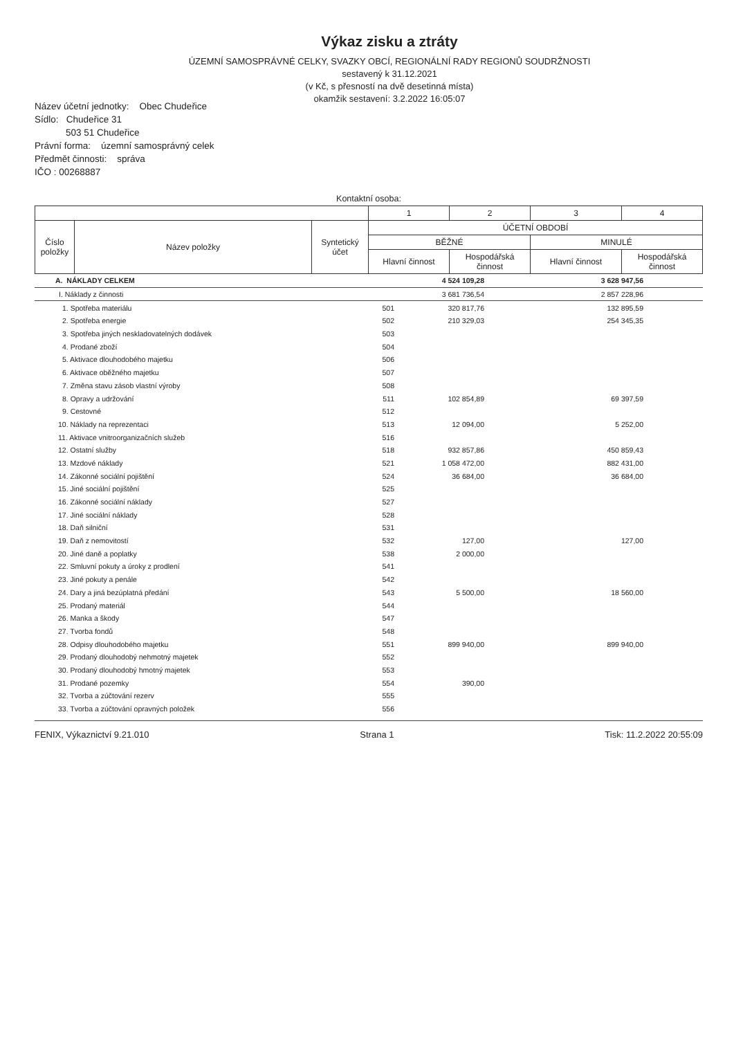Výkaz zisku a ztráty
ÚZEMNÍ SAMOSPRÁVNÉ CELKY, SVAZKY OBCÍ, REGIONÁLNÍ RADY REGIONŮ SOUDRŽNOSTI
sestavený k 31.12.2021
(v Kč, s přesností na dvě desetinná místa)
okamžik sestavení: 3.2.2022 16:05:07
Název účetní jednotky: Obec Chudeřice
Sídlo: Chudeřice 31
503 51 Chudeřice
Právní forma: územní samosprávný celek
Předmět činnosti: správa
IČO : 00268887
Kontaktní osoba:
| | | | 1 | 2 | 3 | 4 |
| Číslo položky | Název položky | Syntetický účet | ÚČETNÍ OBDOBÍ | | | |
| | | | BĚŽNÉ | | MINULÉ | |
| | | | Hlavní činnost | Hospodářská činnost | Hlavní činnost | Hospodářská činnost |
| A. NÁKLADY CELKEM | | 4 524 109,28 | | 3 628 947,56 | |
| I. Náklady z činnosti | | 3 681 736,54 | | 2 857 228,96 | |
| 1. Spotřeba materiálu | 501 | 320 817,76 | | 132 895,59 | |
| 2. Spotřeba energie | 502 | 210 329,03 | | 254 345,35 | |
| 3. Spotřeba jiných neskladovatelných dodávek | 503 | | | | |
| 4. Prodané zboží | 504 | | | | |
| 5. Aktivace dlouhodobého majetku | 506 | | | | |
| 6. Aktivace oběžného majetku | 507 | | | | |
| 7. Změna stavu zásob vlastní výroby | 508 | | | | |
| 8. Opravy a udržování | 511 | 102 854,89 | | 69 397,59 | |
| 9. Cestovné | 512 | | | | |
| 10. Náklady na reprezentaci | 513 | 12 094,00 | | 5 252,00 | |
| 11. Aktivace vnitroorganizačních služeb | 516 | | | | |
| 12. Ostatní služby | 518 | 932 857,86 | | 450 859,43 | |
| 13. Mzdové náklady | 521 | 1 058 472,00 | | 882 431,00 | |
| 14. Zákonné sociální pojištění | 524 | 36 684,00 | | 36 684,00 | |
| 15. Jiné sociální pojištění | 525 | | | | |
| 16. Zákonné sociální náklady | 527 | | | | |
| 17. Jiné sociální náklady | 528 | | | | |
| 18. Daň silniční | 531 | | | | |
| 19. Daň z nemovitostí | 532 | 127,00 | | 127,00 | |
| 20. Jiné daně a poplatky | 538 | 2 000,00 | | | |
| 22. Smluvní pokuty a úroky z prodlení | 541 | | | | |
| 23. Jiné pokuty a penále | 542 | | | | |
| 24. Dary a jiná bezúplatná předání | 543 | 5 500,00 | | 18 560,00 | |
| 25. Prodaný materiál | 544 | | | | |
| 26. Manka a škody | 547 | | | | |
| 27. Tvorba fondů | 548 | | | | |
| 28. Odpisy dlouhodobého majetku | 551 | 899 940,00 | | 899 940,00 | |
| 29. Prodaný dlouhodobý nehmotný majetek | 552 | | | | |
| 30. Prodaný dlouhodobý hmotný majetek | 553 | | | | |
| 31. Prodané pozemky | 554 | 390,00 | | | |
| 32. Tvorba a zúčtování rezerv | 555 | | | | |
| 33. Tvorba a zúčtování opravných položek | 556 | | | | |
FENIX, Výkaznictví 9.21.010 Strana 1 Tisk: 11.2.2022 20:55:09